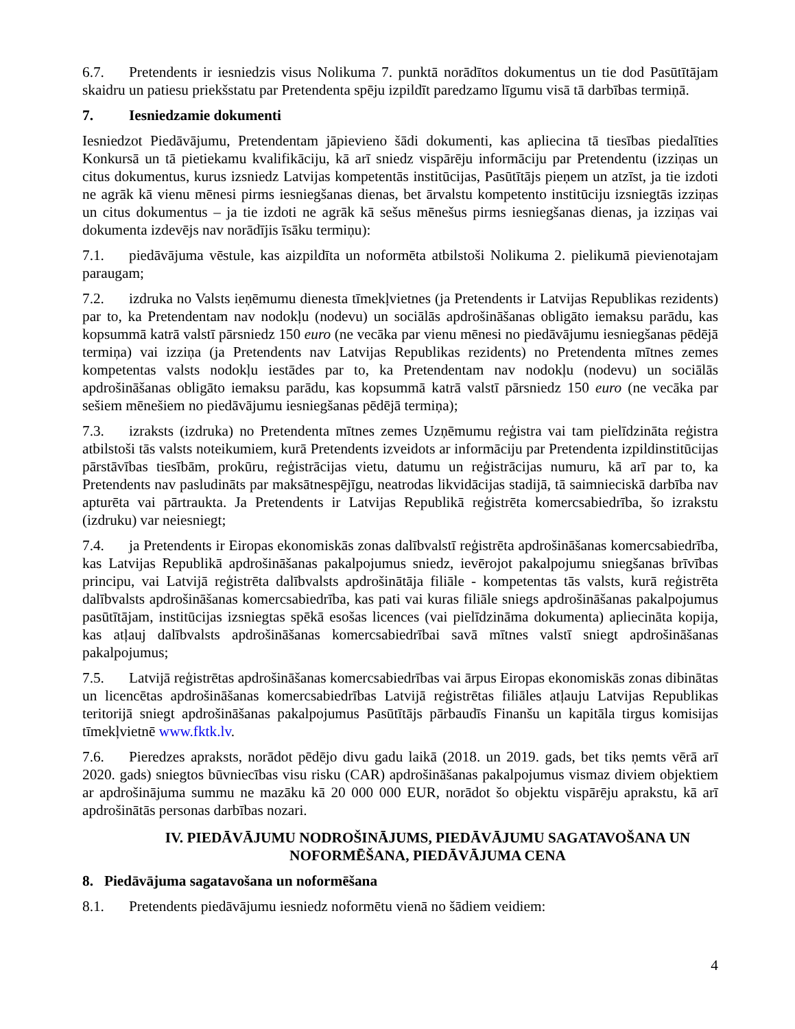6.7. Pretendents ir iesniedzis visus Nolikuma 7. punktā norādītos dokumentus un tie dod Pasūtītājam skaidru un patiesu priekšstatu par Pretendenta spēju izpildīt paredzamo līgumu visā tā darbības termiņā.
7. Iesniedzamie dokumenti
Iesniedzot Piedāvājumu, Pretendentam jāpievieno šādi dokumenti, kas apliecina tā tiesības piedalīties Konkursā un tā pietiekamu kvalifikāciju, kā arī sniedz vispārēju informāciju par Pretendentu (izziņas un citus dokumentus, kurus izsniedz Latvijas kompetentās institūcijas, Pasūtītājs pieņem un atzīst, ja tie izdoti ne agrāk kā vienu mēnesi pirms iesniegšanas dienas, bet ārvalstu kompetento institūciju izsniegtās izziņas un citus dokumentus – ja tie izdoti ne agrāk kā sešus mēnešus pirms iesniegšanas dienas, ja izziņas vai dokumenta izdevējs nav norādījis īsāku termiņu):
7.1. piedāvājuma vēstule, kas aizpildīta un noformēta atbilstoši Nolikuma 2. pielikumā pievienotajam paraugam;
7.2. izdruka no Valsts ieņēmumu dienesta tīmekļvietnes (ja Pretendents ir Latvijas Republikas rezidents) par to, ka Pretendentam nav nodokļu (nodevu) un sociālās apdrošināšanas obligāto iemaksu parādu, kas kopsummā katrā valstī pārsniedz 150 euro (ne vecāka par vienu mēnesi no piedāvājumu iesniegšanas pēdējā termiņa) vai izziņa (ja Pretendents nav Latvijas Republikas rezidents) no Pretendenta mītnes zemes kompetentas valsts nodokļu iestādes par to, ka Pretendentam nav nodokļu (nodevu) un sociālās apdrošināšanas obligāto iemaksu parādu, kas kopsummā katrā valstī pārsniedz 150 euro (ne vecāka par sešiem mēnešiem no piedāvājumu iesniegšanas pēdējā termiņa);
7.3. izraksts (izdruka) no Pretendenta mītnes zemes Uzņēmumu reģistra vai tam pielīdzināta reģistra atbilstoši tās valsts noteikumiem, kurā Pretendents izveidots ar informāciju par Pretendenta izpildinstitūcijas pārstāvības tiesībām, prokūru, reģistrācijas vietu, datumu un reģistrācijas numuru, kā arī par to, ka Pretendents nav pasludināts par maksātnespējīgu, neatrodas likvidācijas stadijā, tā saimnieciskā darbība nav apturēta vai pārtraukta. Ja Pretendents ir Latvijas Republikā reģistrēta komercsabiedrība, šo izrakstu (izdruku) var neiesniegt;
7.4. ja Pretendents ir Eiropas ekonomiskās zonas dalībvalstī reģistrēta apdrošināšanas komercsabiedrība, kas Latvijas Republikā apdrošināšanas pakalpojumus sniedz, ievērojot pakalpojumu sniegšanas brīvības principu, vai Latvijā reģistrēta dalībvalsts apdrošinātāja filiāle - kompetentas tās valsts, kurā reģistrēta dalībvalsts apdrošināšanas komercsabiedrība, kas pati vai kuras filiāle sniegs apdrošināšanas pakalpojumus pasūtītājam, institūcijas izsniegtas spēkā esošas licences (vai pielīdzināma dokumenta) apliecināta kopija, kas atļauj dalībvalsts apdrošināšanas komercsabiedrībai savā mītnes valstī sniegt apdrošināšanas pakalpojumus;
7.5. Latvijā reģistrētas apdrošināšanas komercsabiedrības vai ārpus Eiropas ekonomiskās zonas dibinātas un licencētas apdrošināšanas komercsabiedrības Latvijā reģistrētas filiāles atļauju Latvijas Republikas teritorijā sniegt apdrošināšanas pakalpojumus Pasūtītājs pārbaudīs Finanšu un kapitāla tirgus komisijas tīmekļvietnē www.fktk.lv.
7.6. Pieredzes apraksts, norādot pēdējo divu gadu laikā (2018. un 2019. gads, bet tiks ņemts vērā arī 2020. gads) sniegtos būvniecības visu risku (CAR) apdrošināšanas pakalpojumus vismaz diviem objektiem ar apdrošinājuma summu ne mazāku kā 20 000 000 EUR, norādot šo objektu vispārēju aprakstu, kā arī apdrošinātās personas darbības nozari.
IV. PIEDĀVĀJUMU NODROŠINĀJUMS, PIEDĀVĀJUMU SAGATAVOŠANA UN NOFORMĒŠANA, PIEDĀVĀJUMA CENA
8. Piedāvājuma sagatavošana un noformēšana
8.1. Pretendents piedāvājumu iesniedz noformētu vienā no šādiem veidiem:
4